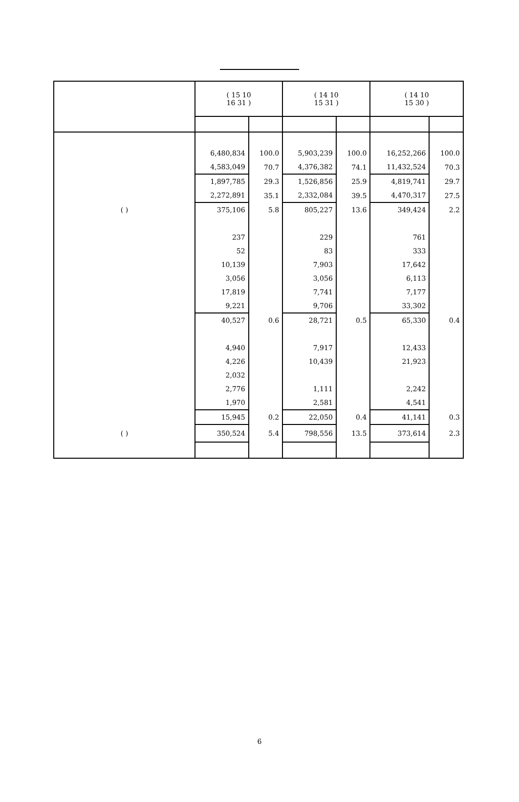| | ( 15 10 16 31 ) | | ( 14 10 15 31 ) | | ( 14 10 15 30 ) | |
| --- | --- | --- | --- | --- | --- | --- |
| | 6,480,834 | 100.0 | 5,903,239 | 100.0 | 16,252,266 | 100.0 |
| | 4,583,049 | 70.7 | 4,376,382 | 74.1 | 11,432,524 | 70.3 |
| | 1,897,785 | 29.3 | 1,526,856 | 25.9 | 4,819,741 | 29.7 |
| | 2,272,891 | 35.1 | 2,332,084 | 39.5 | 4,470,317 | 27.5 |
| ( ) | 375,106 | 5.8 | 805,227 | 13.6 | 349,424 | 2.2 |
| | 237 | | 229 | | 761 | |
| | 52 | | 83 | | 333 | |
| | 10,139 | | 7,903 | | 17,642 | |
| | 3,056 | | 3,056 | | 6,113 | |
| | 17,819 | | 7,741 | | 7,177 | |
| | 9,221 | | 9,706 | | 33,302 | |
| | 40,527 | 0.6 | 28,721 | 0.5 | 65,330 | 0.4 |
| | 4,940 | | 7,917 | | 12,433 | |
| | 4,226 | | 10,439 | | 21,923 | |
| | 2,032 | | | | | |
| | 2,776 | | 1,111 | | 2,242 | |
| | 1,970 | | 2,581 | | 4,541 | |
| | 15,945 | 0.2 | 22,050 | 0.4 | 41,141 | 0.3 |
| ( ) | 350,524 | 5.4 | 798,556 | 13.5 | 373,614 | 2.3 |
6